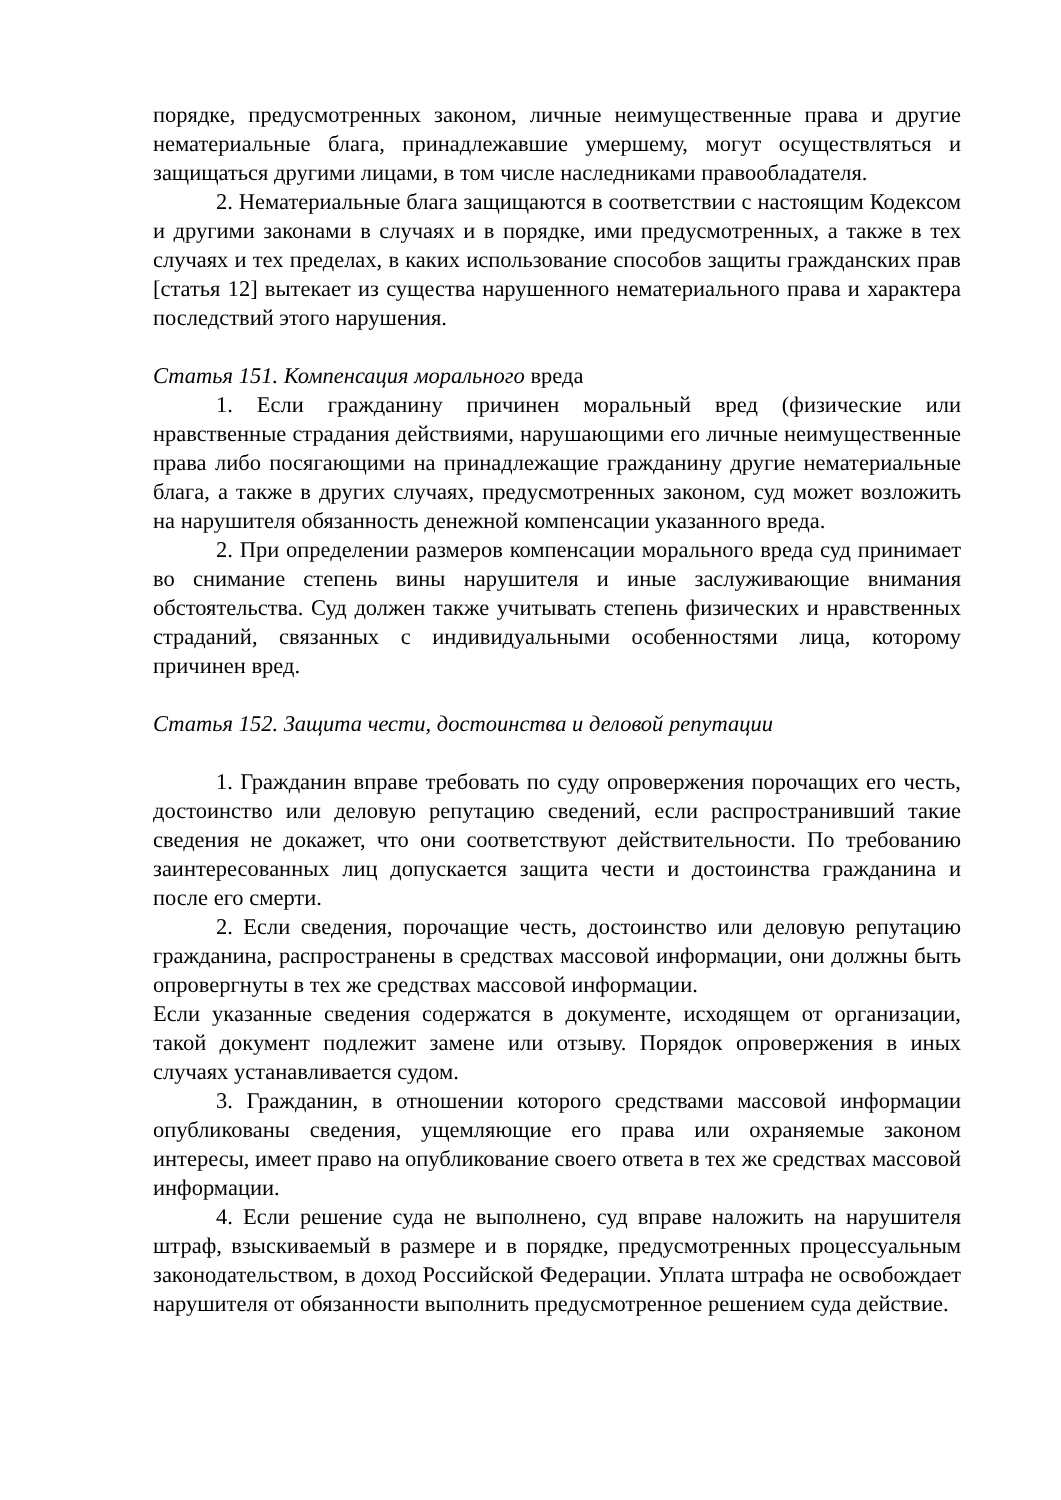порядке, предусмотренных законом, личные неимущественные права и другие нематериальные блага, принадлежавшие умершему, могут осуществляться и защищаться другими лицами, в том числе наследниками правообладателя.
2. Нематериальные блага защищаются в соответствии с настоящим Кодексом и другими законами в случаях и в порядке, ими предусмотренных, а также в тех случаях и тех пределах, в каких использование способов защиты гражданских прав [статья 12] вытекает из существа нарушенного нематериального права и характера последствий этого нарушения.
Статья 151. Компенсация морального вреда
1. Если гражданину причинен моральный вред (физические или нравственные страдания действиями, нарушающими его личные неимущественные права либо посягающими на принадлежащие гражданину другие нематериальные блага, а также в других случаях, предусмотренных законом, суд может возложить на нарушителя обязанность денежной компенсации указанного вреда.
2. При определении размеров компенсации морального вреда суд принимает во снимание степень вины нарушителя и иные заслуживающие внимания обстоятельства. Суд должен также учитывать степень физических и нравственных страданий, связанных с индивидуальными особенностями лица, которому причинен вред.
Статья 152. Защита чести, достоинства и деловой репутации
1. Гражданин вправе требовать по суду опровержения порочащих его честь, достоинство или деловую репутацию сведений, если распространивший такие сведения не докажет, что они соответствуют действительности. По требованию заинтересованных лиц допускается защита чести и достоинства гражданина и после его смерти.
2. Если сведения, порочащие честь, достоинство или деловую репутацию гражданина, распространены в средствах массовой информации, они должны быть опровергнуты в тех же средствах массовой информации.
Если указанные сведения содержатся в документе, исходящем от организации, такой документ подлежит замене или отзыву. Порядок опровержения в иных случаях устанавливается судом.
3. Гражданин, в отношении которого средствами массовой информации опубликованы сведения, ущемляющие его права или охраняемые законом интересы, имеет право на опубликование своего ответа в тех же средствах массовой информации.
4. Если решение суда не выполнено, суд вправе наложить на нарушителя штраф, взыскиваемый в размере и в порядке, предусмотренных процессуальным законодательством, в доход Российской Федерации. Уплата штрафа не освобождает нарушителя от обязанности выполнить предусмотренное решением суда действие.